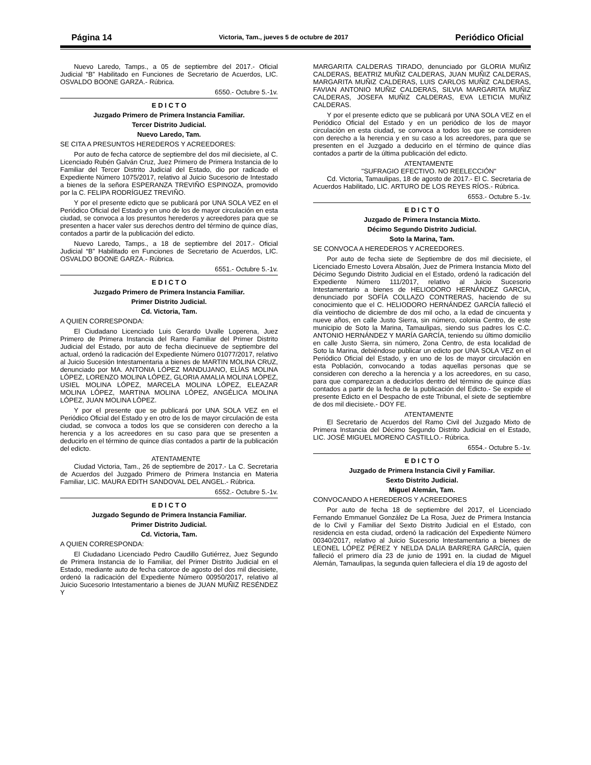Página 14 Victoria, Tam., jueves 5 de octubre de 2017 Periódico Oficial
Nuevo Laredo, Tamps., a 05 de septiembre del 2017.- Oficial Judicial “B” Habilitado en Funciones de Secretario de Acuerdos, LIC. OSVALDO BOONE GARZA.- Rúbrica.
6550.- Octubre 5.-1v.
E D I C T O
Juzgado Primero de Primera Instancia Familiar.
Tercer Distrito Judicial.
Nuevo Laredo, Tam.
SE CITA A PRESUNTOS HEREDEROS Y ACREEDORES:
Por auto de fecha catorce de septiembre del dos mil diecisiete, al C. Licenciado Rubén Galván Cruz, Juez Primero de Primera Instancia de lo Familiar del Tercer Distrito Judicial del Estado, dio por radicado el Expediente Número 1075/2017, relativo al Juicio Sucesorio de Intestado a bienes de la señora ESPERANZA TREVIÑO ESPINOZA, promovido por la C. FELIPA RODRÍGUEZ TREVIÑO.
Y por el presente edicto que se publicará por UNA SOLA VEZ en el Periódico Oficial del Estado y en uno de los de mayor circulación en esta ciudad, se convoca a los presuntos herederos y acreedores para que se presenten a hacer valer sus derechos dentro del término de quince días, contados a partir de la publicación del edicto.
Nuevo Laredo, Tamps., a 18 de septiembre del 2017.- Oficial Judicial “B” Habilitado en Funciones de Secretario de Acuerdos, LIC. OSVALDO BOONE GARZA.- Rúbrica.
6551.- Octubre 5.-1v.
E D I C T O
Juzgado Primero de Primera Instancia Familiar.
Primer Distrito Judicial.
Cd. Victoria, Tam.
A QUIEN CORRESPONDA:
El Ciudadano Licenciado Luis Gerardo Uvalle Loperena, Juez Primero de Primera Instancia del Ramo Familiar del Primer Distrito Judicial del Estado, por auto de fecha diecinueve de septiembre del actual, ordenó la radicación del Expediente Número 01077/2017, relativo al Juicio Sucesión Intestamentaria a bienes de MARTIN MOLINA CRUZ, denunciado por MA. ANTONIA LÓPEZ MANDUJANO, ELÍAS MOLINA LÓPEZ, LORENZO MOLINA LÓPEZ, GLORIA AMALIA MOLINA LÓPEZ, USIEL MOLINA LÓPEZ, MARCELA MOLINA LÓPEZ, ELEAZAR MOLINA LÓPEZ, MARTINA MOLINA LÓPEZ, ANGÉLICA MOLINA LÓPEZ, JUAN MOLINA LÓPEZ.
Y por el presente que se publicará por UNA SOLA VEZ en el Periódico Oficial del Estado y en otro de los de mayor circulación de esta ciudad, se convoca a todos los que se consideren con derecho a la herencia y a los acreedores en su caso para que se presenten a deducirlo en el término de quince días contados a partir de la publicación del edicto.
ATENTAMENTE
Ciudad Victoria, Tam., 26 de septiembre de 2017.- La C. Secretaria de Acuerdos del Juzgado Primero de Primera Instancia en Materia Familiar, LIC. MAURA EDITH SANDOVAL DEL ANGEL.- Rúbrica.
6552.- Octubre 5.-1v.
E D I C T O
Juzgado Segundo de Primera Instancia Familiar.
Primer Distrito Judicial.
Cd. Victoria, Tam.
A QUIEN CORRESPONDA:
El Ciudadano Licenciado Pedro Caudillo Gutiérrez, Juez Segundo de Primera Instancia de lo Familiar, del Primer Distrito Judicial en el Estado, mediante auto de fecha catorce de agosto del dos mil diecisiete, ordenó la radicación del Expediente Número 00950/2017, relativo al Juicio Sucesorio Intestamentario a bienes de JUAN MUÑIZ RESÉNDEZ Y
MARGARITA CALDERAS TIRADO, denunciado por GLORIA MUÑIZ CALDERAS, BEATRIZ MUÑIZ CALDERAS, JUAN MUÑIZ CALDERAS, MARGARITA MUÑIZ CALDERAS, LUIS CARLOS MUÑIZ CALDERAS, FAVIAN ANTONIO MUÑIZ CALDERAS, SILVIA MARGARITA MUÑIZ CALDERAS, JOSEFA MUÑIZ CALDERAS, EVA LETICIA MUÑIZ CALDERAS.
Y por el presente edicto que se publicará por UNA SOLA VEZ en el Periódico Oficial del Estado y en un periódico de los de mayor circulación en esta ciudad, se convoca a todos los que se consideren con derecho a la herencia y en su caso a los acreedores, para que se presenten en el Juzgado a deducirlo en el término de quince días contados a partir de la última publicación del edicto.
ATENTAMENTE
"SUFRAGIO EFECTIVO. NO REELECCIÓN"
Cd. Victoria, Tamaulipas, 18 de agosto de 2017.- El C. Secretaria de Acuerdos Habilitado, LIC. ARTURO DE LOS REYES RÍOS.- Rúbrica.
6553.- Octubre 5.-1v.
E D I C T O
Juzgado de Primera Instancia Mixto.
Décimo Segundo Distrito Judicial.
Soto la Marina, Tam.
SE CONVOCA A HEREDEROS Y ACREEDORES.
Por auto de fecha siete de Septiembre de dos mil diecisiete, el Licenciado Ernesto Lovera Absalón, Juez de Primera Instancia Mixto del Décimo Segundo Distrito Judicial en el Estado, ordenó la radicación del Expediente Número 111/2017, relativo al Juicio Sucesorio Intestamentario a bienes de HELIODORO HERNÁNDEZ GARCIA, denunciado por SOFÍA COLLAZO CONTRERAS, haciendo de su conocimiento que el C. HELIODORO HERNÁNDEZ GARCÍA falleció el día veintiocho de diciembre de dos mil ocho, a la edad de cincuenta y nueve años, en calle Justo Sierra, sin número, colonia Centro, de este municipio de Soto la Marina, Tamaulipas, siendo sus padres los C.C. ANTONIO HERNÁNDEZ Y MARÍA GARCÍA, teniendo su último domicilio en calle Justo Sierra, sin número, Zona Centro, de esta localidad de Soto la Marina, debiéndose publicar un edicto por UNA SOLA VEZ en el Periódico Oficial del Estado, y en uno de los de mayor circulación en esta Población, convocando a todas aquellas personas que se consideren con derecho a la herencia y a los acreedores, en su caso, para que comparezcan a deducirlos dentro del término de quince días contados a partir de la fecha de la publicación del Edicto.- Se expide el presente Edicto en el Despacho de este Tribunal, el siete de septiembre de dos mil diecisiete.- DOY FE.
ATENTAMENTE
El Secretario de Acuerdos del Ramo Civil del Juzgado Mixto de Primera Instancia del Décimo Segundo Distrito Judicial en el Estado, LIC. JOSÉ MIGUEL MORENO CASTILLO.- Rúbrica.
6554.- Octubre 5.-1v.
E D I C T O
Juzgado de Primera Instancia Civil y Familiar.
Sexto Distrito Judicial.
Miguel Alemán, Tam.
CONVOCANDO A HEREDEROS Y ACREEDORES
Por auto de fecha 18 de septiembre del 2017, el Licenciado Fernando Emmanuel González De La Rosa, Juez de Primera Instancia de lo Civil y Familiar del Sexto Distrito Judicial en el Estado, con residencia en esta ciudad, ordenó la radicación del Expediente Número 00340/2017, relativo al Juicio Sucesorio Intestamentario a bienes de LEONEL LÓPEZ PÉREZ Y NELDA DALIA BARRERA GARCÍA, quien falleció el primero día 23 de junio de 1991 en. la ciudad de Miguel Alemán, Tamaulipas, la segunda quien falleciera el día 19 de agosto del